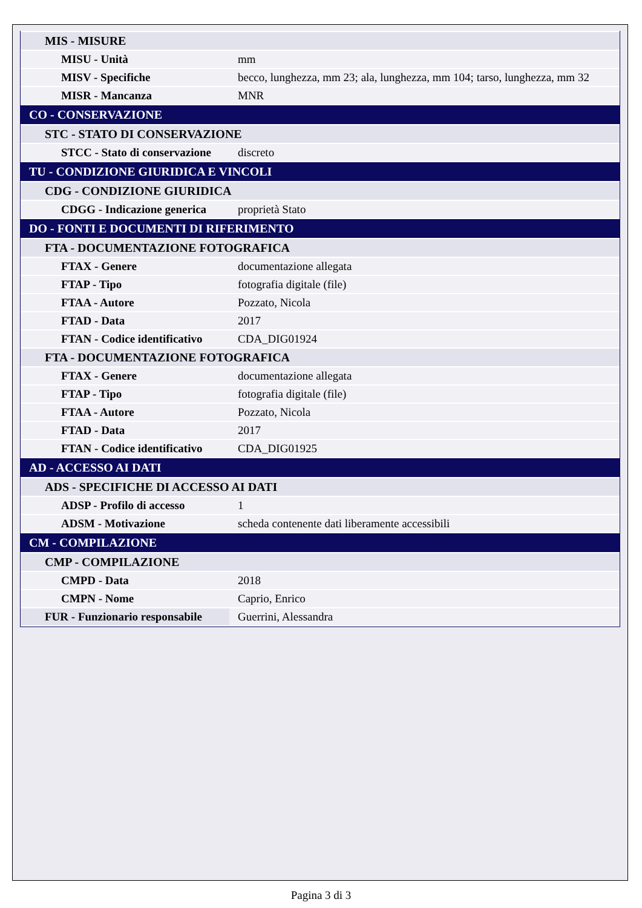| MIS - MISURE | |
| MISU - Unità | mm |
| MISV - Specifiche | becco, lunghezza, mm 23; ala, lunghezza, mm 104; tarso, lunghezza, mm 32 |
| MISR - Mancanza | MNR |
| CO - CONSERVAZIONE | |
| STC - STATO DI CONSERVAZIONE | |
| STCC - Stato di conservazione | discreto |
| TU - CONDIZIONE GIURIDICA E VINCOLI | |
| CDG - CONDIZIONE GIURIDICA | |
| CDGG - Indicazione generica | proprietà Stato |
| DO - FONTI E DOCUMENTI DI RIFERIMENTO | |
| FTA - DOCUMENTAZIONE FOTOGRAFICA | |
| FTAX - Genere | documentazione allegata |
| FTAP - Tipo | fotografia digitale (file) |
| FTAA - Autore | Pozzato, Nicola |
| FTAD - Data | 2017 |
| FTAN - Codice identificativo | CDA_DIG01924 |
| FTA - DOCUMENTAZIONE FOTOGRAFICA | |
| FTAX - Genere | documentazione allegata |
| FTAP - Tipo | fotografia digitale (file) |
| FTAA - Autore | Pozzato, Nicola |
| FTAD - Data | 2017 |
| FTAN - Codice identificativo | CDA_DIG01925 |
| AD - ACCESSO AI DATI | |
| ADS - SPECIFICHE DI ACCESSO AI DATI | |
| ADSP - Profilo di accesso | 1 |
| ADSM - Motivazione | scheda contenente dati liberamente accessibili |
| CM - COMPILAZIONE | |
| CMP - COMPILAZIONE | |
| CMPD - Data | 2018 |
| CMPN - Nome | Caprio, Enrico |
| FUR - Funzionario responsabile | Guerrini, Alessandra |
Pagina 3 di 3